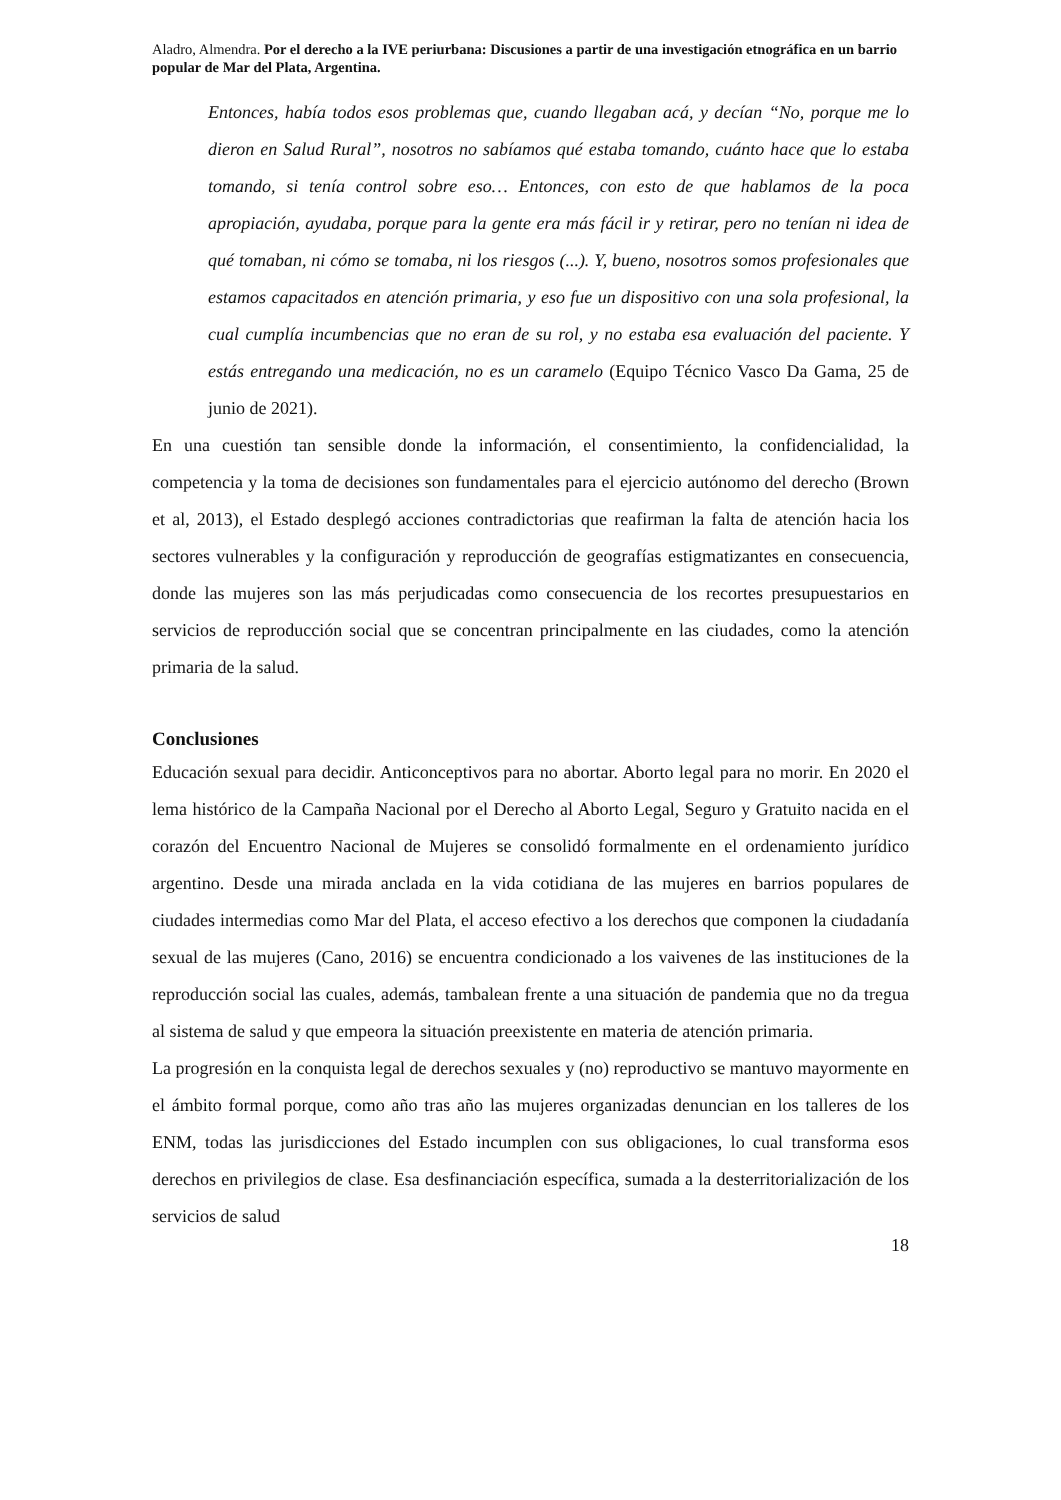Aladro, Almendra. Por el derecho a la IVE periurbana: Discusiones a partir de una investigación etnográfica en un barrio popular de Mar del Plata, Argentina.
Entonces, había todos esos problemas que, cuando llegaban acá, y decían “No, porque me lo dieron en Salud Rural”, nosotros no sabíamos qué estaba tomando, cuánto hace que lo estaba tomando, si tenía control sobre eso… Entonces, con esto de que hablamos de la poca apropiación, ayudaba, porque para la gente era más fácil ir y retirar, pero no tenían ni idea de qué tomaban, ni cómo se tomaba, ni los riesgos (...). Y, bueno, nosotros somos profesionales que estamos capacitados en atención primaria, y eso fue un dispositivo con una sola profesional, la cual cumplía incumbencias que no eran de su rol, y no estaba esa evaluación del paciente. Y estás entregando una medicación, no es un caramelo (Equipo Técnico Vasco Da Gama, 25 de junio de 2021).
En una cuestión tan sensible donde la información, el consentimiento, la confidencialidad, la competencia y la toma de decisiones son fundamentales para el ejercicio autónomo del derecho (Brown et al, 2013), el Estado desplegó acciones contradictorias que reafirman la falta de atención hacia los sectores vulnerables y la configuración y reproducción de geografías estigmatizantes en consecuencia, donde las mujeres son las más perjudicadas como consecuencia de los recortes presupuestarios en servicios de reproducción social que se concentran principalmente en las ciudades, como la atención primaria de la salud.
Conclusiones
Educación sexual para decidir. Anticonceptivos para no abortar. Aborto legal para no morir. En 2020 el lema histórico de la Campaña Nacional por el Derecho al Aborto Legal, Seguro y Gratuito nacida en el corazón del Encuentro Nacional de Mujeres se consolidó formalmente en el ordenamiento jurídico argentino. Desde una mirada anclada en la vida cotidiana de las mujeres en barrios populares de ciudades intermedias como Mar del Plata, el acceso efectivo a los derechos que componen la ciudadanía sexual de las mujeres (Cano, 2016) se encuentra condicionado a los vaivenes de las instituciones de la reproducción social las cuales, además, tambalean frente a una situación de pandemia que no da tregua al sistema de salud y que empeora la situación preexistente en materia de atención primaria.
La progresión en la conquista legal de derechos sexuales y (no) reproductivo se mantuvo mayormente en el ámbito formal porque, como año tras año las mujeres organizadas denuncian en los talleres de los ENM, todas las jurisdicciones del Estado incumplen con sus obligaciones, lo cual transforma esos derechos en privilegios de clase. Esa desfinanciación específica, sumada a la desterritorialización de los servicios de salud
18